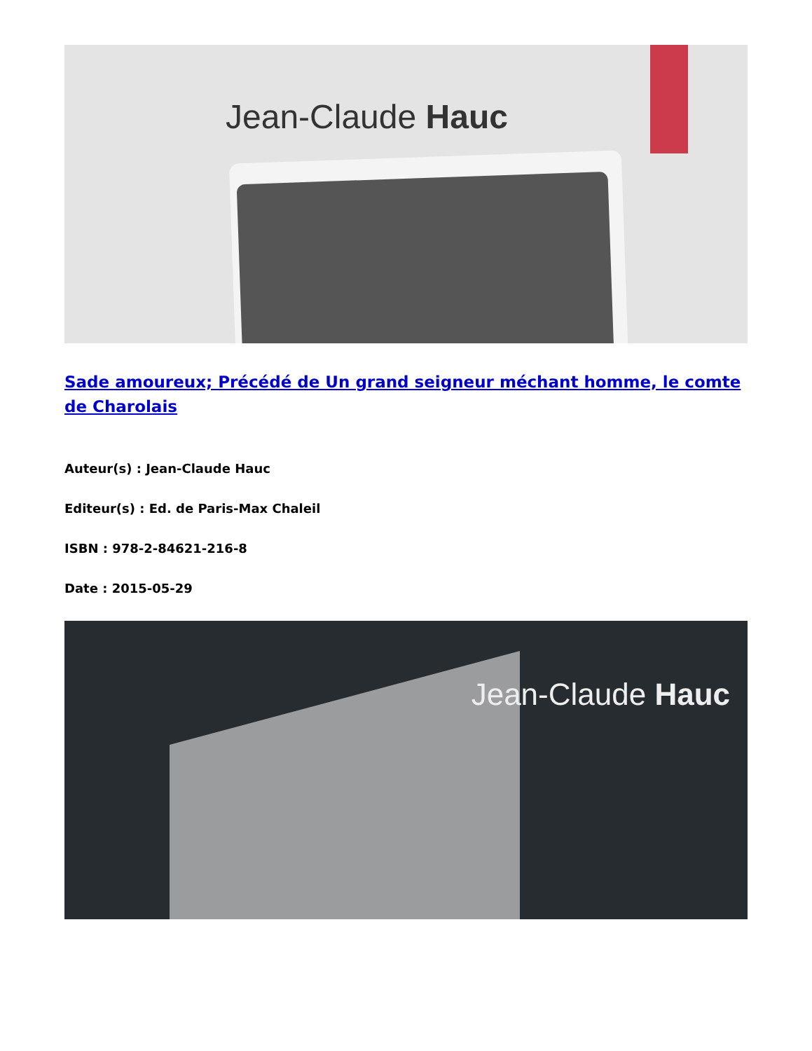Jean-Claude Hauc
Sade amoureux; Précédé de Un grand seigneur méchant homme, le comte de Charolais
Auteur(s) : Jean-Claude Hauc
Editeur(s) : Ed. de Paris-Max Chaleil
ISBN : 978-2-84621-216-8
Date : 2015-05-29
Jean-Claude Hauc